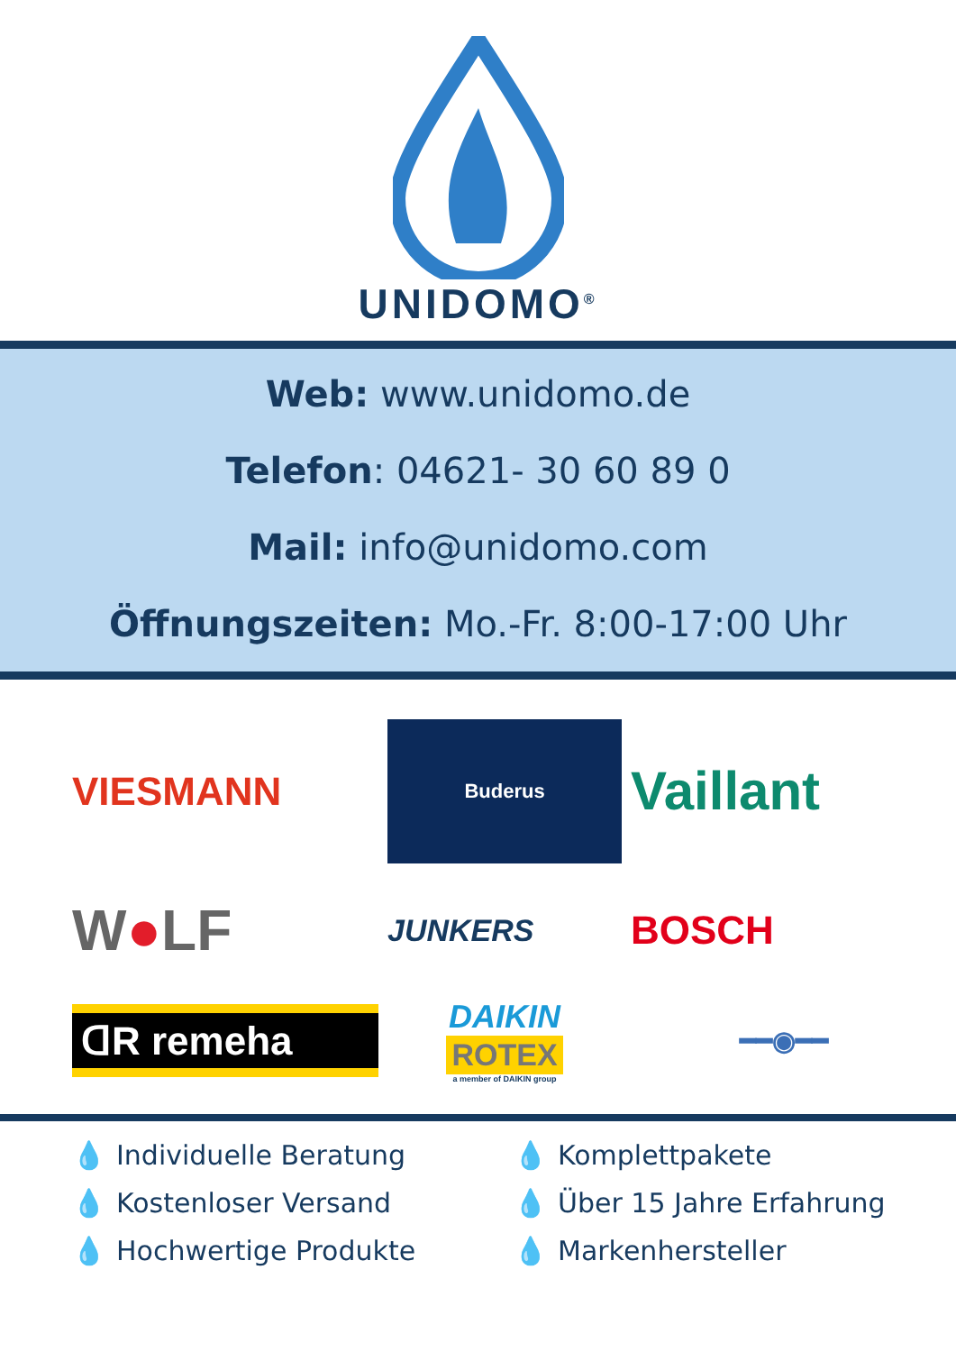UNIDOMO<sup>®</sup>
Web: www.unidomo.de
Telefon: 04621- 30 60 89 0
Mail: info@unidomo.com
Öffnungszeiten: Mo.-Fr. 8:00-17:00 Uhr
VIESMANN
Buderus
Vaillant
W●LF
JUNKERS
BOSCH
ᗡR remeha
DAIKIN
ROTEX
a member of DAIKIN group
━━◉━━
💧 Individuelle Beratung
💧 Komplettpakete
💧 Kostenloser Versand
💧 Über 15 Jahre Erfahrung
💧 Hochwertige Produkte
💧 Markenhersteller